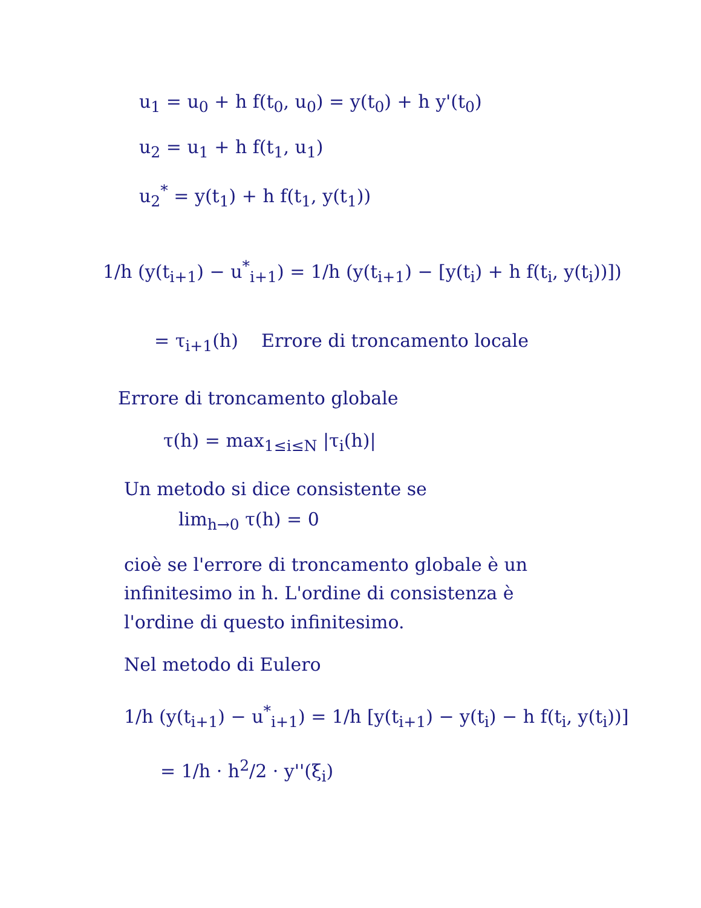u<sub>1</sub> = u<sub>0</sub> + h f(t<sub>0</sub>, u<sub>0</sub>) = y(t<sub>0</sub>) + h y'(t<sub>0</sub>)
u<sub>2</sub> = u<sub>1</sub> + h f(t<sub>1</sub>, u<sub>1</sub>)
u<sub>2</sub><sup>*</sup> = y(t<sub>1</sub>) + h f(t<sub>1</sub>, y(t<sub>1</sub>))
1/h (y(t<sub>i+1</sub>) − u<sup>*</sup><sub>i+1</sub>) = 1/h (y(t<sub>i+1</sub>) − [y(t<sub>i</sub>) + h f(t<sub>i</sub>, y(t<sub>i</sub>))])
= τ<sub>i+1</sub>(h) Errore di troncamento locale
Errore di troncamento globale
τ(h) = max<sub>1≤i≤N</sub> |τ<sub>i</sub>(h)|
Un metodo si dice consistente se
lim<sub>h→0</sub> τ(h) = 0
cioè se l'errore di troncamento globale è un
infinitesimo in h. L'ordine di consistenza è
l'ordine di questo infinitesimo.
Nel metodo di Eulero
1/h (y(t<sub>i+1</sub>) − u<sup>*</sup><sub>i+1</sub>) = 1/h [y(t<sub>i+1</sub>) − y(t<sub>i</sub>) − h f(t<sub>i</sub>, y(t<sub>i</sub>))]
= 1/h · h<sup>2</sup>/2 · y''(ξ<sub>i</sub>)